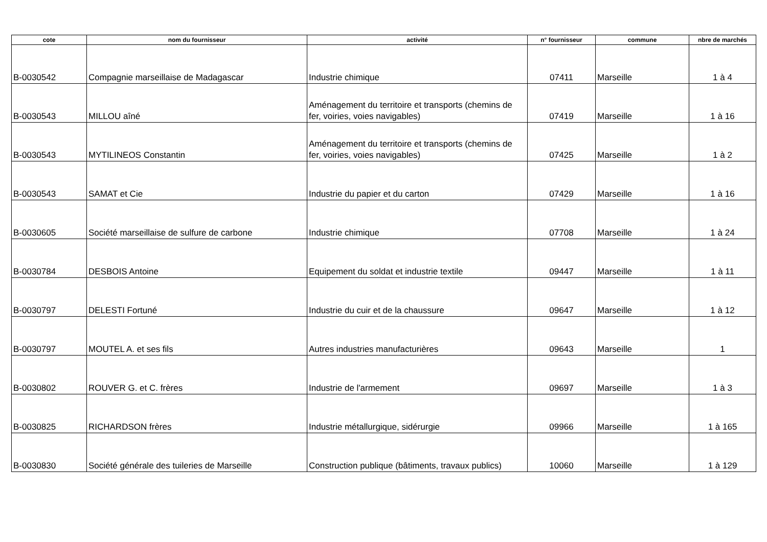| cote | nom du fournisseur | activité | n° fournisseur | commune | nbre de marchés |
| --- | --- | --- | --- | --- | --- |
| B-0030542 | Compagnie marseillaise de Madagascar | Industrie chimique | 07411 | Marseille | 1 à 4 |
| B-0030543 | MILLOU aîné | Aménagement du territoire et transports (chemins de fer, voiries, voies navigables) | 07419 | Marseille | 1 à 16 |
| B-0030543 | MYTILINEOS Constantin | Aménagement du territoire et transports (chemins de fer, voiries, voies navigables) | 07425 | Marseille | 1 à 2 |
| B-0030543 | SAMAT et Cie | Industrie du papier et du carton | 07429 | Marseille | 1 à 16 |
| B-0030605 | Société marseillaise de sulfure de carbone | Industrie chimique | 07708 | Marseille | 1 à 24 |
| B-0030784 | DESBOIS Antoine | Equipement du soldat et industrie textile | 09447 | Marseille | 1 à 11 |
| B-0030797 | DELESTI Fortuné | Industrie du cuir et de la chaussure | 09647 | Marseille | 1 à 12 |
| B-0030797 | MOUTEL A. et ses fils | Autres industries manufacturières | 09643 | Marseille | 1 |
| B-0030802 | ROUVER G. et C. frères | Industrie de l'armement | 09697 | Marseille | 1 à 3 |
| B-0030825 | RICHARDSON frères | Industrie métallurgique, sidérurgie | 09966 | Marseille | 1 à 165 |
| B-0030830 | Société générale des tuileries de Marseille | Construction publique (bâtiments, travaux publics) | 10060 | Marseille | 1 à 129 |